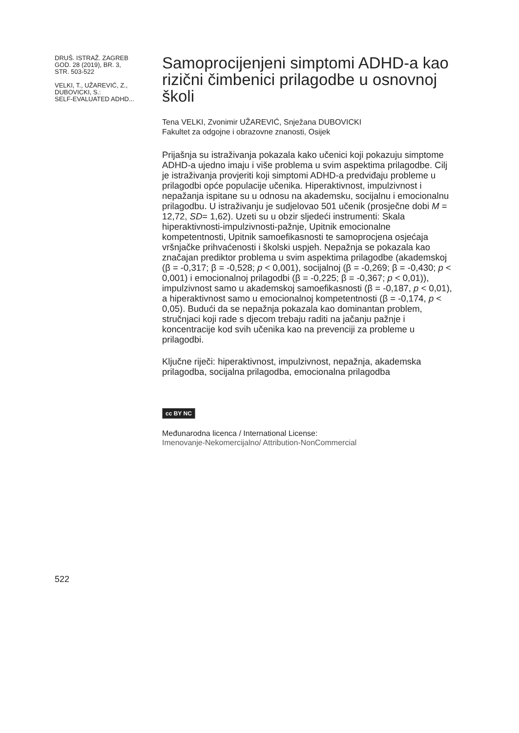DRUŠ. ISTRAŽ. ZAGREB
GOD. 28 (2019), BR. 3,
STR. 503-522
VELKI, T., UŽAREVIĆ, Z.,
DUBOVICKI, S.:
SELF-EVALUATED ADHD...
Samoprocijenjeni simptomi ADHD-a kao rizični čimbenici prilagodbe u osnovnoj školi
Tena VELKI, Zvonimir UŽAREVIĆ, Snježana DUBOVICKI
Fakultet za odgojne i obrazovne znanosti, Osijek
Prijašnja su istraživanja pokazala kako učenici koji pokazuju simptome ADHD-a ujedno imaju i više problema u svim aspektima prilagodbe. Cilj je istraživanja provjeriti koji simptomi ADHD-a predviđaju probleme u prilagodbi opće populacije učenika. Hiperaktivnost, impulzivnost i nepažanja ispitane su u odnosu na akademsku, socijalnu i emocionalnu prilagodbu. U istraživanju je sudjelovao 501 učenik (prosječne dobi M = 12,72, SD= 1,62). Uzeti su u obzir sljedeći instrumenti: Skala hiperaktivnosti-impulzivnosti-pažnje, Upitnik emocionalne kompetentnosti, Upitnik samoefikasnosti te samoprocjena osjećaja vršnjačke prihvaćenosti i školski uspjeh. Nepažnja se pokazala kao značajan prediktor problema u svim aspektima prilagodbe (akademskoj (β = -0,317; β = -0,528; p < 0,001), socijalnoj (β = -0,269; β = -0,430; p < 0,001) i emocionalnoj prilagodbi (β = -0,225; β = -0,367; p < 0,01)), impulzivnost samo u akademskoj samoefikasnosti (β = -0,187, p < 0,01), a hiperaktivnost samo u emocionalnoj kompetentnosti (β = -0,174, p < 0,05). Budući da se nepažnja pokazala kao dominantan problem, stručnjaci koji rade s djecom trebaju raditi na jačanju pažnje i koncentracije kod svih učenika kao na prevenciji za probleme u prilagodbi.
Ključne riječi: hiperaktivnost, impulzivnost, nepažnja, akademska prilagodba, socijalna prilagodba, emocionalna prilagodba
cc BY NC
Međunarodna licenca / International License:
Imenovanje-Nekomercijalno/ Attribution-NonCommercial
522